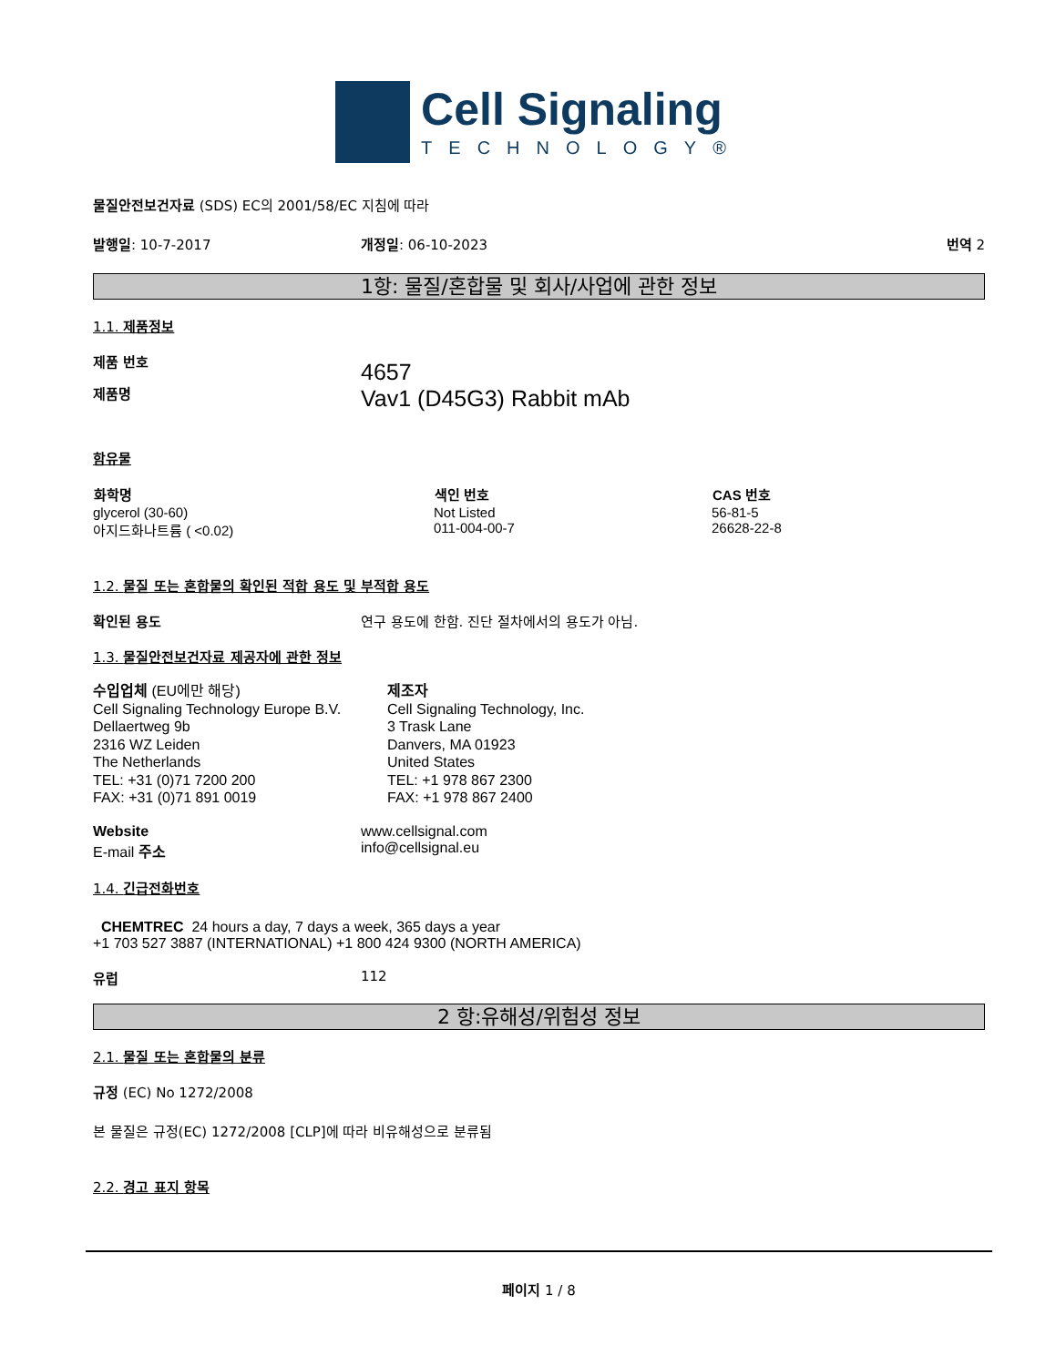Cell Signaling
TECHNOLOGY®
물질안전보건자료 (SDS) EC의 2001/58/EC 지침에 따라
발행일: 10-7-2017 개정일: 06-10-2023 번역 2
1항: 물질/혼합물 및 회사/사업에 관한 정보
1.1. 제품정보
제품 번호
제품명
4657
Vav1 (D45G3) Rabbit mAb
함유물
| 화학명 | 색인 번호 | CAS 번호 |
| --- | --- | --- |
| glycerol (30-60) | Not Listed | 56-81-5 |
| 아지드화나트륨 ( <0.02) | 011-004-00-7 | 26628-22-8 |
1.2. 물질 또는 혼합물의 확인된 적합 용도 및 부적합 용도
확인된 용도 연구 용도에 한함. 진단 절차에서의 용도가 아님.
1.3. 물질안전보건자료 제공자에 관한 정보
수입업체 (EU에만 해당)
Cell Signaling Technology Europe B.V.
Dellaertweg 9b
2316 WZ Leiden
The Netherlands
TEL: +31 (0)71 7200 200
FAX: +31 (0)71 891 0019
제조자
Cell Signaling Technology, Inc.
3 Trask Lane
Danvers, MA 01923
United States
TEL: +1 978 867 2300
FAX: +1 978 867 2400
Website
E-mail 주소
www.cellsignal.com
info@cellsignal.eu
1.4. 긴급전화번호
CHEMTREC 24 hours a day, 7 days a week, 365 days a year
+1 703 527 3887 (INTERNATIONAL) +1 800 424 9300 (NORTH AMERICA)
유럽 112
2 항:유해성/위험성 정보
2.1. 물질 또는 혼합물의 분류
규정 (EC) No 1272/2008
본 물질은 규정(EC) 1272/2008 [CLP]에 따라 비유해성으로 분류됨
2.2. 경고 표지 항목
페이지 1 / 8